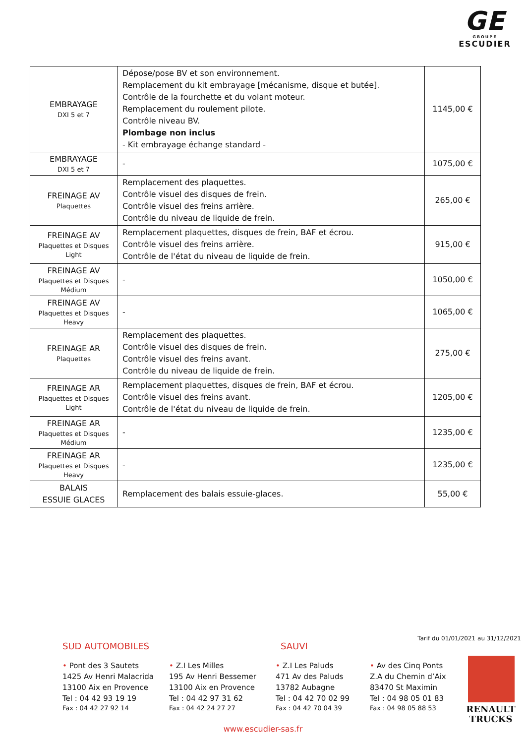GE
GROUPE
ESCUDIER
| EMBRAYAGE DXI 5 et 7 | Dépose/pose BV et son environnement. Remplacement du kit embrayage [mécanisme, disque et butée]. Contrôle de la fourchette et du volant moteur. Remplacement du roulement pilote. Contrôle niveau BV. Plombage non inclus - Kit embrayage échange standard - | 1145,00 € |
| EMBRAYAGE DXI 5 et 7 | - | 1075,00 € |
| FREINAGE AV Plaquettes | Remplacement des plaquettes. Contrôle visuel des disques de frein. Contrôle visuel des freins arrière. Contrôle du niveau de liquide de frein. | 265,00 € |
| FREINAGE AV Plaquettes et Disques Light | Remplacement plaquettes, disques de frein, BAF et écrou. Contrôle visuel des freins arrière. Contrôle de l'état du niveau de liquide de frein. | 915,00 € |
| FREINAGE AV Plaquettes et Disques Médium | - | 1050,00 € |
| FREINAGE AV Plaquettes et Disques Heavy | - | 1065,00 € |
| FREINAGE AR Plaquettes | Remplacement des plaquettes. Contrôle visuel des disques de frein. Contrôle visuel des freins avant. Contrôle du niveau de liquide de frein. | 275,00 € |
| FREINAGE AR Plaquettes et Disques Light | Remplacement plaquettes, disques de frein, BAF et écrou. Contrôle visuel des freins avant. Contrôle de l'état du niveau de liquide de frein. | 1205,00 € |
| FREINAGE AR Plaquettes et Disques Médium | - | 1235,00 € |
| FREINAGE AR Plaquettes et Disques Heavy | - | 1235,00 € |
| BALAIS ESSUIE GLACES | Remplacement des balais essuie-glaces. | 55,00 € |
Tarif du 01/01/2021 au 31/12/2021
SUD AUTOMOBILES SAUVI
• Pont des 3 Sautets
1425 Av Henri Malacrida
13100 Aix en Provence
Tel : 04 42 93 19 19
Fax : 04 42 27 92 14
• Z.I Les Milles
195 Av Henri Bessemer
13100 Aix en Provence
Tel : 04 42 97 31 62
Fax : 04 42 24 27 27
• Z.I Les Paluds
471 Av des Paluds
13782 Aubagne
Tel : 04 42 70 02 99
Fax : 04 42 70 04 39
• Av des Cinq Ponts
Z.A du Chemin d’Aix
83470 St Maximin
Tel : 04 98 05 01 83
Fax : 04 98 05 88 53
RENAULT
TRUCKS
www.escudier-sas.fr